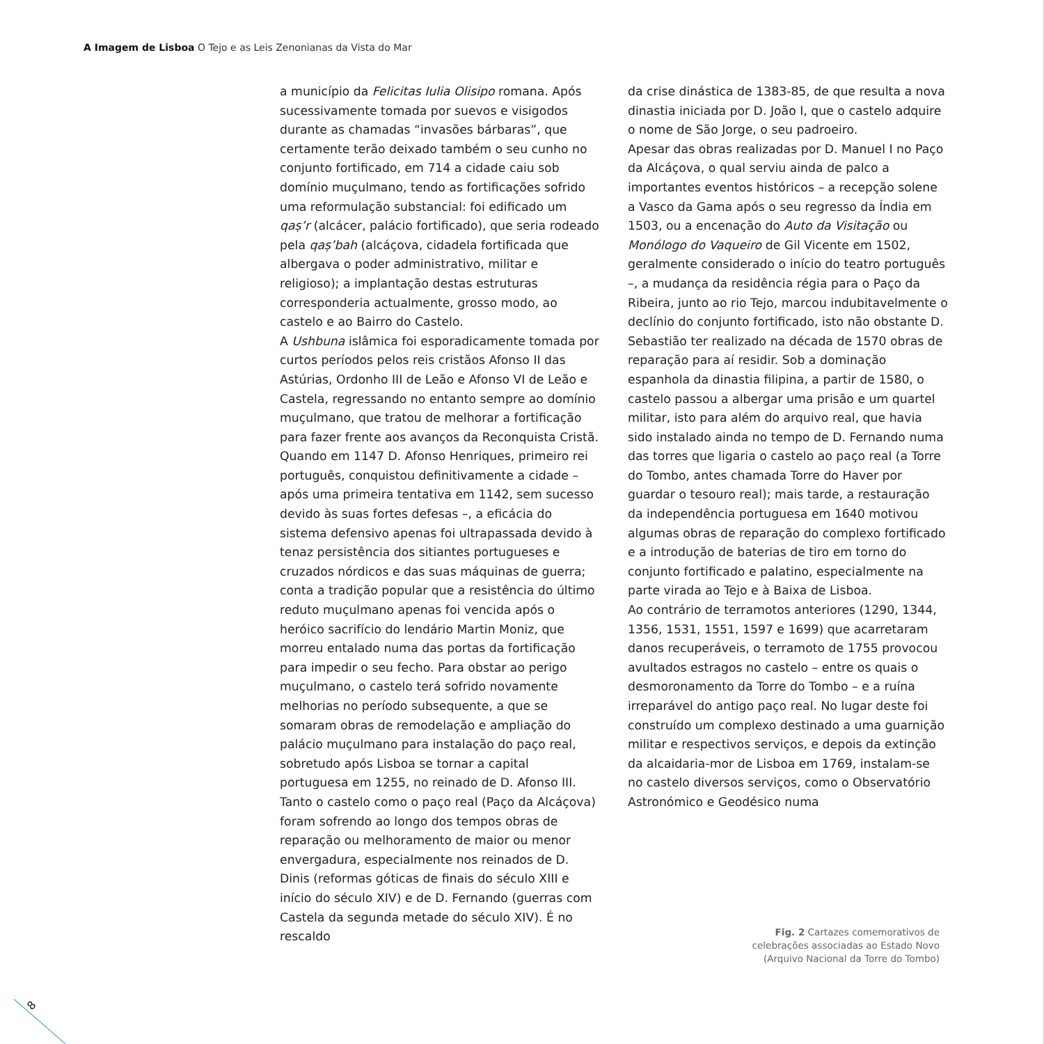A Imagem de Lisboa O Tejo e as Leis Zenonianas da Vista do Mar
a município da Felicitas Iulia Olisipo romana. Após sucessivamente tomada por suevos e visigodos durante as chamadas “invasões bárbaras”, que certamente terão deixado também o seu cunho no conjunto fortificado, em 714 a cidade caiu sob domínio muçulmano, tendo as fortificações sofrido uma reformulação substancial: foi edificado um qaṣ’r (alcácer, palácio fortificado), que seria rodeado pela qaṣ’bah (alcáçova, cidadela fortificada que albergava o poder administrativo, militar e religioso); a implantação destas estruturas corresponderia actualmente, grosso modo, ao castelo e ao Bairro do Castelo.
A Ushbuna islâmica foi esporadicamente tomada por curtos períodos pelos reis cristãos Afonso II das Astúrias, Ordonho III de Leão e Afonso VI de Leão e Castela, regressando no entanto sempre ao domínio muçulmano, que tratou de melhorar a fortificação para fazer frente aos avanços da Reconquista Cristã.
Quando em 1147 D. Afonso Henriques, primeiro rei português, conquistou definitivamente a cidade – após uma primeira tentativa em 1142, sem sucesso devido às suas fortes defesas –, a eficácia do sistema defensivo apenas foi ultrapassada devido à tenaz persistência dos sitiantes portugueses e cruzados nórdicos e das suas máquinas de guerra; conta a tradição popular que a resistência do último reduto muçulmano apenas foi vencida após o heróico sacrifício do lendário Martin Moniz, que morreu entalado numa das portas da fortificação para impedir o seu fecho. Para obstar ao perigo muçulmano, o castelo terá sofrido novamente melhorias no período subsequente, a que se somaram obras de remodelação e ampliação do palácio muçulmano para instalação do paço real, sobretudo após Lisboa se tornar a capital portuguesa em 1255, no reinado de D. Afonso III. Tanto o castelo como o paço real (Paço da Alcáçova) foram sofrendo ao longo dos tempos obras de reparação ou melhoramento de maior ou menor envergadura, especialmente nos reinados de D. Dinis (reformas góticas de finais do século XIII e início do século XIV) e de D. Fernando (guerras com Castela da segunda metade do século XIV). É no rescaldo
da crise dinástica de 1383-85, de que resulta a nova dinastia iniciada por D. João I, que o castelo adquire o nome de São Jorge, o seu padroeiro.
Apesar das obras realizadas por D. Manuel I no Paço da Alcáçova, o qual serviu ainda de palco a importantes eventos históricos – a recepção solene a Vasco da Gama após o seu regresso da Índia em 1503, ou a encenação do Auto da Visitação ou Monólogo do Vaqueiro de Gil Vicente em 1502, geralmente considerado o início do teatro português –, a mudança da residência régia para o Paço da Ribeira, junto ao rio Tejo, marcou indubitavelmente o declínio do conjunto fortificado, isto não obstante D. Sebastião ter realizado na década de 1570 obras de reparação para aí residir. Sob a dominação espanhola da dinastia filipina, a partir de 1580, o castelo passou a albergar uma prisão e um quartel militar, isto para além do arquivo real, que havia sido instalado ainda no tempo de D. Fernando numa das torres que ligaria o castelo ao paço real (a Torre do Tombo, antes chamada Torre do Haver por guardar o tesouro real); mais tarde, a restauração da independência portuguesa em 1640 motivou algumas obras de reparação do complexo fortificado e a introdução de baterias de tiro em torno do conjunto fortificado e palatino, especialmente na parte virada ao Tejo e à Baixa de Lisboa.
Ao contrário de terramotos anteriores (1290, 1344, 1356, 1531, 1551, 1597 e 1699) que acarretaram danos recuperáveis, o terramoto de 1755 provocou avultados estragos no castelo – entre os quais o desmoronamento da Torre do Tombo – e a ruína irreparável do antigo paço real. No lugar deste foi construído um complexo destinado a uma guarnição militar e respectivos serviços, e depois da extinção da alcaidaria-mor de Lisboa em 1769, instalam-se no castelo diversos serviços, como o Observatório Astronómico e Geodésico numa
Fig. 2 Cartazes comemorativos de celebrações associadas ao Estado Novo (Arquivo Nacional da Torre do Tombo)
8